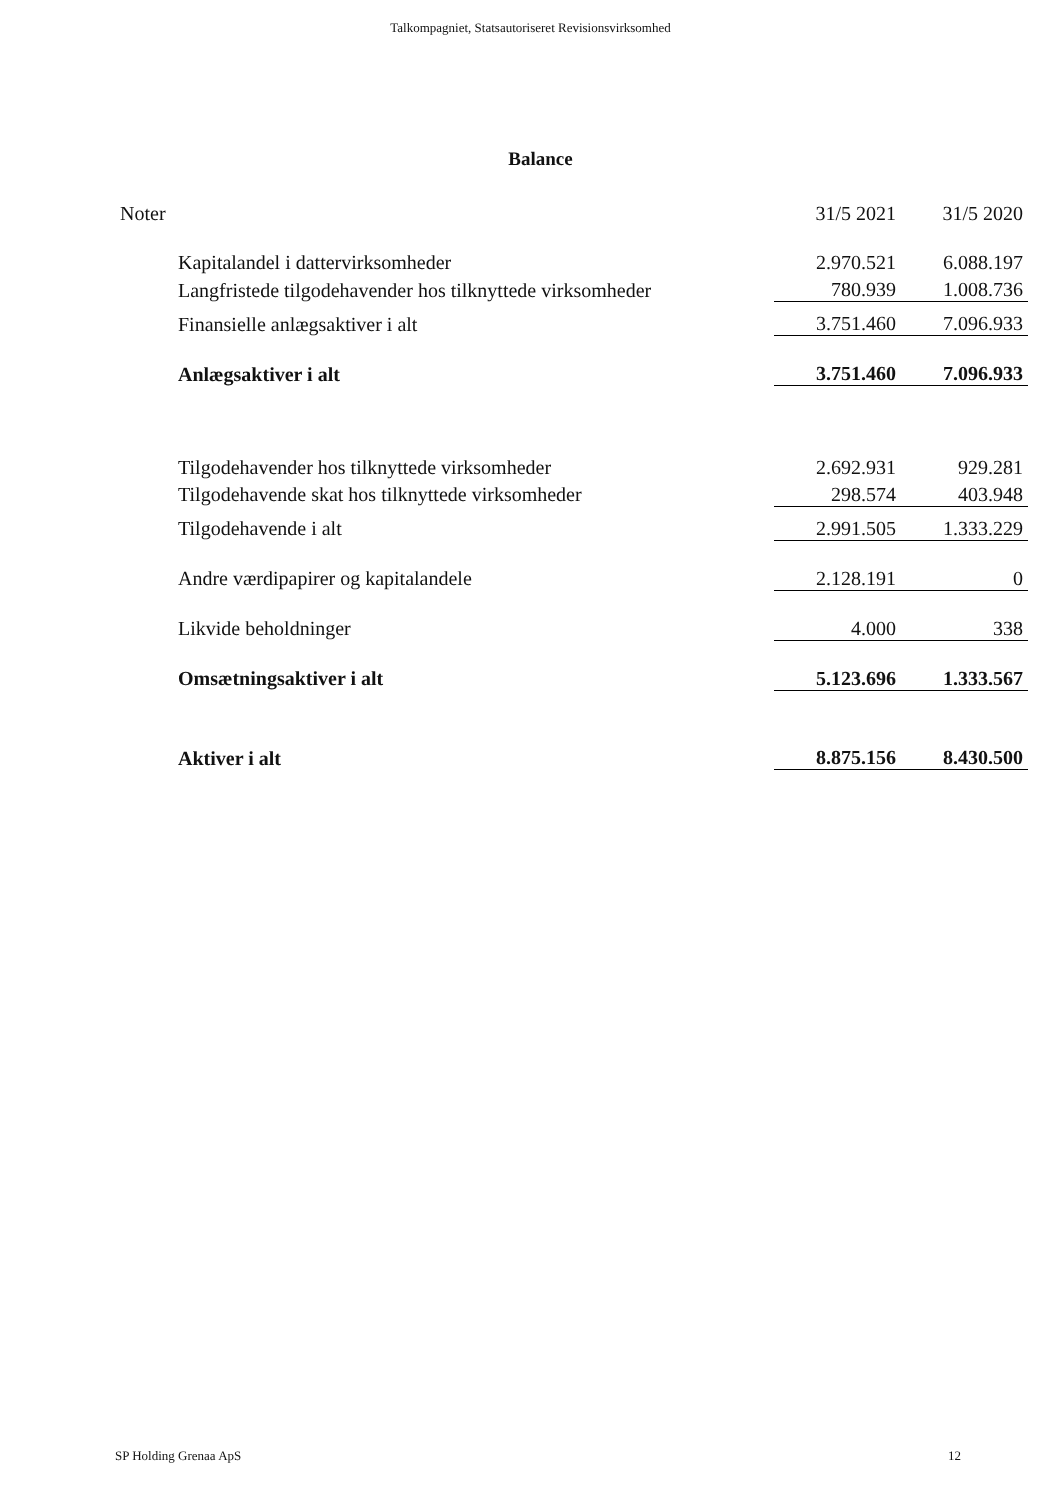Talkompagniet, Statsautoriseret Revisionsvirksomhed
Balance
| Noter | 31/5 2021 | 31/5 2020 |
| Kapitalandel i dattervirksomheder | 2.970.521 | 6.088.197 |
| Langfristede tilgodehavender hos tilknyttede virksomheder | 780.939 | 1.008.736 |
| Finansielle anlægsaktiver i alt | 3.751.460 | 7.096.933 |
| Anlægsaktiver i alt | 3.751.460 | 7.096.933 |
| Tilgodehavender hos tilknyttede virksomheder | 2.692.931 | 929.281 |
| Tilgodehavende skat hos tilknyttede virksomheder | 298.574 | 403.948 |
| Tilgodehavende i alt | 2.991.505 | 1.333.229 |
| Andre værdipapirer og kapitalandele | 2.128.191 | 0 |
| Likvide beholdninger | 4.000 | 338 |
| Omsætningsaktiver i alt | 5.123.696 | 1.333.567 |
| Aktiver i alt | 8.875.156 | 8.430.500 |
SP Holding Grenaa ApS 12